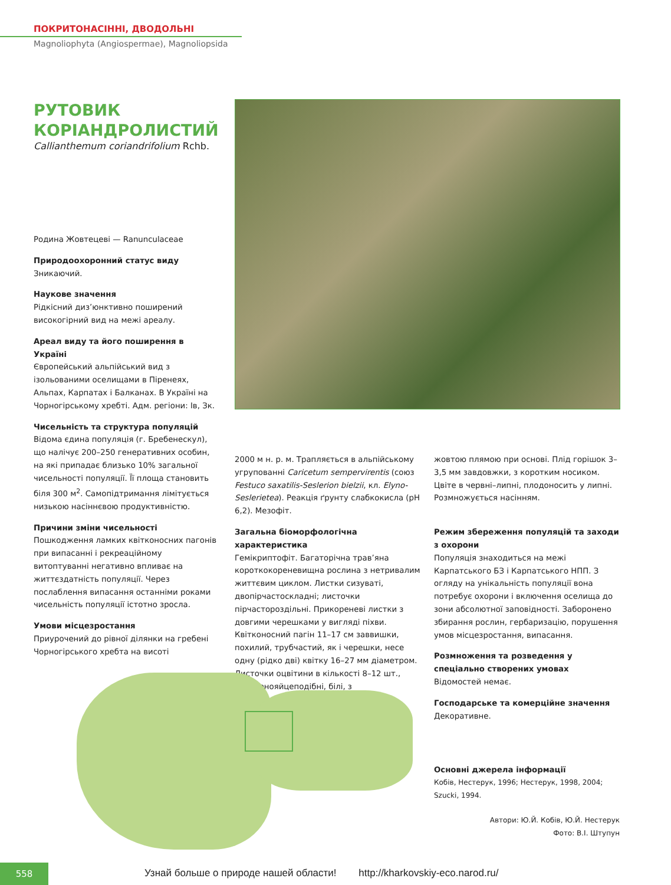ПОКРИТОНАСІННІ, ДВОДОЛЬНІ
Magnoliophyta (Angiospermae), Magnoliopsida
РУТОВИК КОРІАНДРОЛИСТИЙ
Callianthemum coriandrifolium Rchb.
Родина Жовтецеві — Ranunculaceae
Природоохоронний статус виду
Зникаючий.
Наукове значення
Рідкісний диз’юнктивно поширений високогірний вид на межі ареалу.
Ареал виду та його поширення в Україні
Європейський альпійський вид з ізольованими оселищами в Піренеях, Альпах, Карпатах і Балканах. В Україні на Чорногірському хребті. Адм. регіони: Ів, Зк.
Чисельність та структура популяцій
Відома єдина популяція (г. Бребенескул), що налічує 200–250 генеративних особин, на які припадає близько 10% загальної чисельності популяції. Її площа становить біля 300 м<sup>2</sup>. Самопідтримання лімітується низькою насіннєвою продуктивністю.
Причини зміни чисельності
Пошкодження ламких квітконосних пагонів при випасанні і рекреаційному витоптуванні негативно впливає на життєздатність популяції. Через послаблення випасання останніми роками чисельність популяції істотно зросла.
Умови місцезростання
Приурочений до рівної ділянки на гребені Чорногірського хребта на висоті
2000 м н. р. м. Трапляється в альпійському угрупованні Caricetum sempervirentis (союз Festuco saxatilis-Seslerion bielzii, кл. Elyno-Seslerietea). Реакція ґрунту слабкокисла (рН 6,2). Мезофіт.
Загальна біоморфологічна характеристика
Гемікриптофіт. Багаторічна трав’яна короткокореневищна рослина з нетривалим життєвим циклом. Листки сизуваті, двопірчастоскладні; листочки пірчасторозділь­ні. Прикореневі листки з довгими черешками у вигляді піхви. Квітконосний пагін 11–17 см заввишки, похилий, трубчастий, як і черешки, несе одну (рідко дві) квітку 16–27 мм діаметром. Листочки оцвітини в кількості 8–12 шт., оберненояйцеподібні, білі, з
жовтою плямою при основі. Плід горішок 3–3,5 мм завдовжки, з коротким носиком. Цвіте в червні–липні, плодоносить у липні. Розмножується насінням.
Режим збереження популяцій та заходи з охорони
Популяція знаходиться на межі Карпатського БЗ і Карпатського НПП. З огляду на унікальність популяції вона потребує охорони і включення оселища до зони абсолютної заповідності. Заборонено збирання рослин, гербаризацію, порушення умов місцезростання, випасання.
Розмноження та розведення у спеціально створених умовах
Відомостей немає.
Господарське та комерційне значення
Декоративне.
Основні джерела інформації
Кобів, Нестерук, 1996; Нестерук, 1998, 2004; Szucki, 1994.
Автори: Ю.Й. Кобів, Ю.Й. Нестерук
Фото: В.І. Штупун
558
Узнай больше о природе нашей области! http://kharkovskiy-eco.narod.ru/